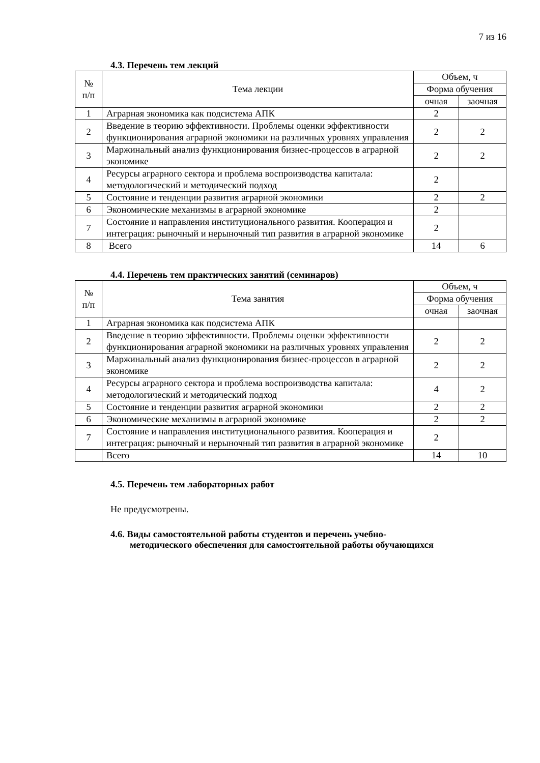7 из 16
4.3. Перечень тем лекций
| № п/п | Тема лекции | Объем, ч | |
| --- | --- | --- | --- |
| | | Форма обучения | |
| | | очная | заочная |
| 1 | Аграрная экономика как подсистема АПК | 2 | |
| 2 | Введение в теорию эффективности. Проблемы оценки эффектив­ности функционирования аграрной экономики на различных уров­нях управления | 2 | 2 |
| 3 | Маржинальный анализ функционирования бизнес-процессов в аг­рарной экономике | 2 | 2 |
| 4 | Ресурсы аграрного сектора и проблема воспроизводства капитала: методологический и методический подход | 2 | |
| 5 | Состояние и тенденции развития аграрной экономики | 2 | 2 |
| 6 | Экономические механизмы в аграрной экономике | 2 | |
| 7 | Состояние и направления институционального развития. Коопера­ция и интеграция: рыночный и нерыночный тип развития в аграр­ной экономике | 2 | |
| 8 | Всего | 14 | 6 |
4.4. Перечень тем практических занятий (семинаров)
| № п/п | Тема занятия | Объем, ч | |
| --- | --- | --- | --- |
| | | Форма обучения | |
| | | очная | заочная |
| 1 | Аграрная экономика как подсистема АПК | | |
| 2 | Введение в теорию эффективности. Проблемы оценки эффектив­ности функционирования аграрной экономики на различных уров­нях управления | 2 | 2 |
| 3 | Маржинальный анализ функционирования бизнес-процессов в аг­рарной экономике | 2 | 2 |
| 4 | Ресурсы аграрного сектора и проблема воспроизводства капитала: методологический и методический подход | 4 | 2 |
| 5 | Состояние и тенденции развития аграрной экономики | 2 | 2 |
| 6 | Экономические механизмы в аграрной экономике | 2 | 2 |
| 7 | Состояние и направления институционального развития. Коопера­ция и интеграция: рыночный и нерыночный тип развития в аграр­ной экономике | 2 | |
| | Всего | 14 | 10 |
4.5. Перечень тем лабораторных работ
Не предусмотрены.
4.6. Виды самостоятельной работы студентов и перечень учебно-
методического обеспечения для самостоятельной работы обучающихся